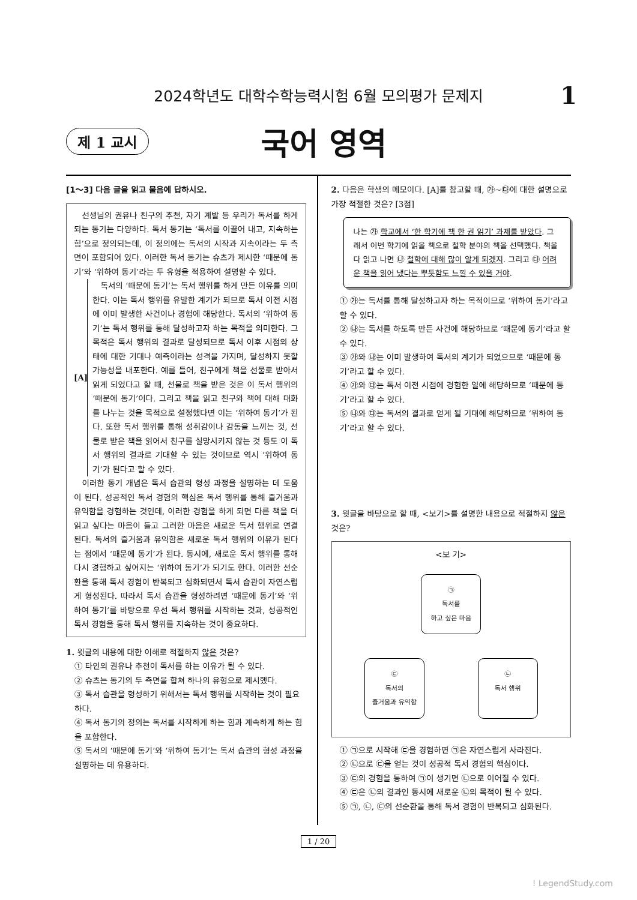2024학년도 대학수학능력시험 6월 모의평가 문제지 1
제 1 교시 국어 영역
[1～3] 다음 글을 읽고 물음에 답하시오.
선생님의 권유나 친구의 추천, 자기 계발 등 우리가 독서를 하게 되는 동기는 다양하다. 독서 동기는 ‘독서를 이끌어 내고, 지속하는 힘’으로 정의되는데, 이 정의에는 독서의 시작과 지속이라는 두 측면이 포함되어 있다. 이러한 독서 동기는 슈츠가 제시한 ‘때문에 동기’와 ‘위하여 동기’라는 두 유형을 적용하여 설명할 수 있다.
[A]
독서의 ‘때문에 동기’는 독서 행위를 하게 만든 이유를 의미한다. 이는 독서 행위를 유발한 계기가 되므로 독서 이전 시점에 이미 발생한 사건이나 경험에 해당한다. 독서의 ‘위하여 동기’는 독서 행위를 통해 달성하고자 하는 목적을 의미한다. 그 목적은 독서 행위의 결과로 달성되므로 독서 이후 시점의 상태에 대한 기대나 예측이라는 성격을 가지며, 달성하지 못할 가능성을 내포한다. 예를 들어, 친구에게 책을 선물로 받아서 읽게 되었다고 할 때, 선물로 책을 받은 것은 이 독서 행위의 ‘때문에 동기’이다. 그리고 책을 읽고 친구와 책에 대해 대화를 나누는 것을 목적으로 설정했다면 이는 ‘위하여 동기’가 된다. 또한 독서 행위를 통해 성취감이나 감동을 느끼는 것, 선물로 받은 책을 읽어서 친구를 실망시키지 않는 것 등도 이 독서 행위의 결과로 기대할 수 있는 것이므로 역시 ‘위하여 동기’가 된다고 할 수 있다.
이러한 동기 개념은 독서 습관의 형성 과정을 설명하는 데 도움이 된다. 성공적인 독서 경험의 핵심은 독서 행위를 통해 즐거움과 유익함을 경험하는 것인데, 이러한 경험을 하게 되면 다른 책을 더 읽고 싶다는 마음이 들고 그러한 마음은 새로운 독서 행위로 연결된다. 독서의 즐거움과 유익함은 새로운 독서 행위의 이유가 된다는 점에서 ‘때문에 동기’가 된다. 동시에, 새로운 독서 행위를 통해 다시 경험하고 싶어지는 ‘위하여 동기’가 되기도 한다. 이러한 선순환을 통해 독서 경험이 반복되고 심화되면서 독서 습관이 자연스럽게 형성된다. 따라서 독서 습관을 형성하려면 ‘때문에 동기’와 ‘위하여 동기’를 바탕으로 우선 독서 행위를 시작하는 것과, 성공적인 독서 경험을 통해 독서 행위를 지속하는 것이 중요하다.
1. 윗글의 내용에 대한 이해로 적절하지 않은 것은?
① 타인의 권유나 추천이 독서를 하는 이유가 될 수 있다.
② 슈츠는 동기의 두 측면을 합쳐 하나의 유형으로 제시했다.
③ 독서 습관을 형성하기 위해서는 독서 행위를 시작하는 것이 필요하다.
④ 독서 동기의 정의는 독서를 시작하게 하는 힘과 계속하게 하는 힘을 포함한다.
⑤ 독서의 ‘때문에 동기’와 ‘위하여 동기’는 독서 습관의 형성 과정을 설명하는 데 유용하다.
2. 다음은 학생의 메모이다. [A]를 참고할 때, ㉮~㉰에 대한 설명으로 가장 적절한 것은? [3점]
나는 ㉮ 학교에서 ‘한 학기에 책 한 권 읽기’ 과제를 받았다. 그래서 이번 학기에 읽을 책으로 철학 분야의 책을 선택했다. 책을 다 읽고 나면 ㉯ 철학에 대해 많이 알게 되겠지. 그리고 ㉰ 어려운 책을 읽어 냈다는 뿌듯함도 느낄 수 있을 거야.
① ㉮는 독서를 통해 달성하고자 하는 목적이므로 ‘위하여 동기’라고 할 수 있다.
② ㉯는 독서를 하도록 만든 사건에 해당하므로 ‘때문에 동기’라고 할 수 있다.
③ ㉮와 ㉯는 이미 발생하여 독서의 계기가 되었으므로 ‘때문에 동기’라고 할 수 있다.
④ ㉮와 ㉰는 독서 이전 시점에 경험한 일에 해당하므로 ‘때문에 동기’라고 할 수 있다.
⑤ ㉯와 ㉰는 독서의 결과로 얻게 될 기대에 해당하므로 ‘위하여 동기’라고 할 수 있다.
3. 윗글을 바탕으로 할 때, <보기>를 설명한 내용으로 적절하지 않은 것은?
<보 기>
㉠
독서를
하고 싶은 마음
㉢
독서의
즐거움과 유익함
㉡
독서 행위
① ㉠으로 시작해 ㉢을 경험하면 ㉠은 자연스럽게 사라진다.
② ㉡으로 ㉢을 얻는 것이 성공적 독서 경험의 핵심이다.
③ ㉢의 경험을 통하여 ㉠이 생기면 ㉡으로 이어질 수 있다.
④ ㉢은 ㉡의 결과인 동시에 새로운 ㉡의 목적이 될 수 있다.
⑤ ㉠, ㉡, ㉢의 선순환을 통해 독서 경험이 반복되고 심화된다.
1 / 20
! LegendStudy.com